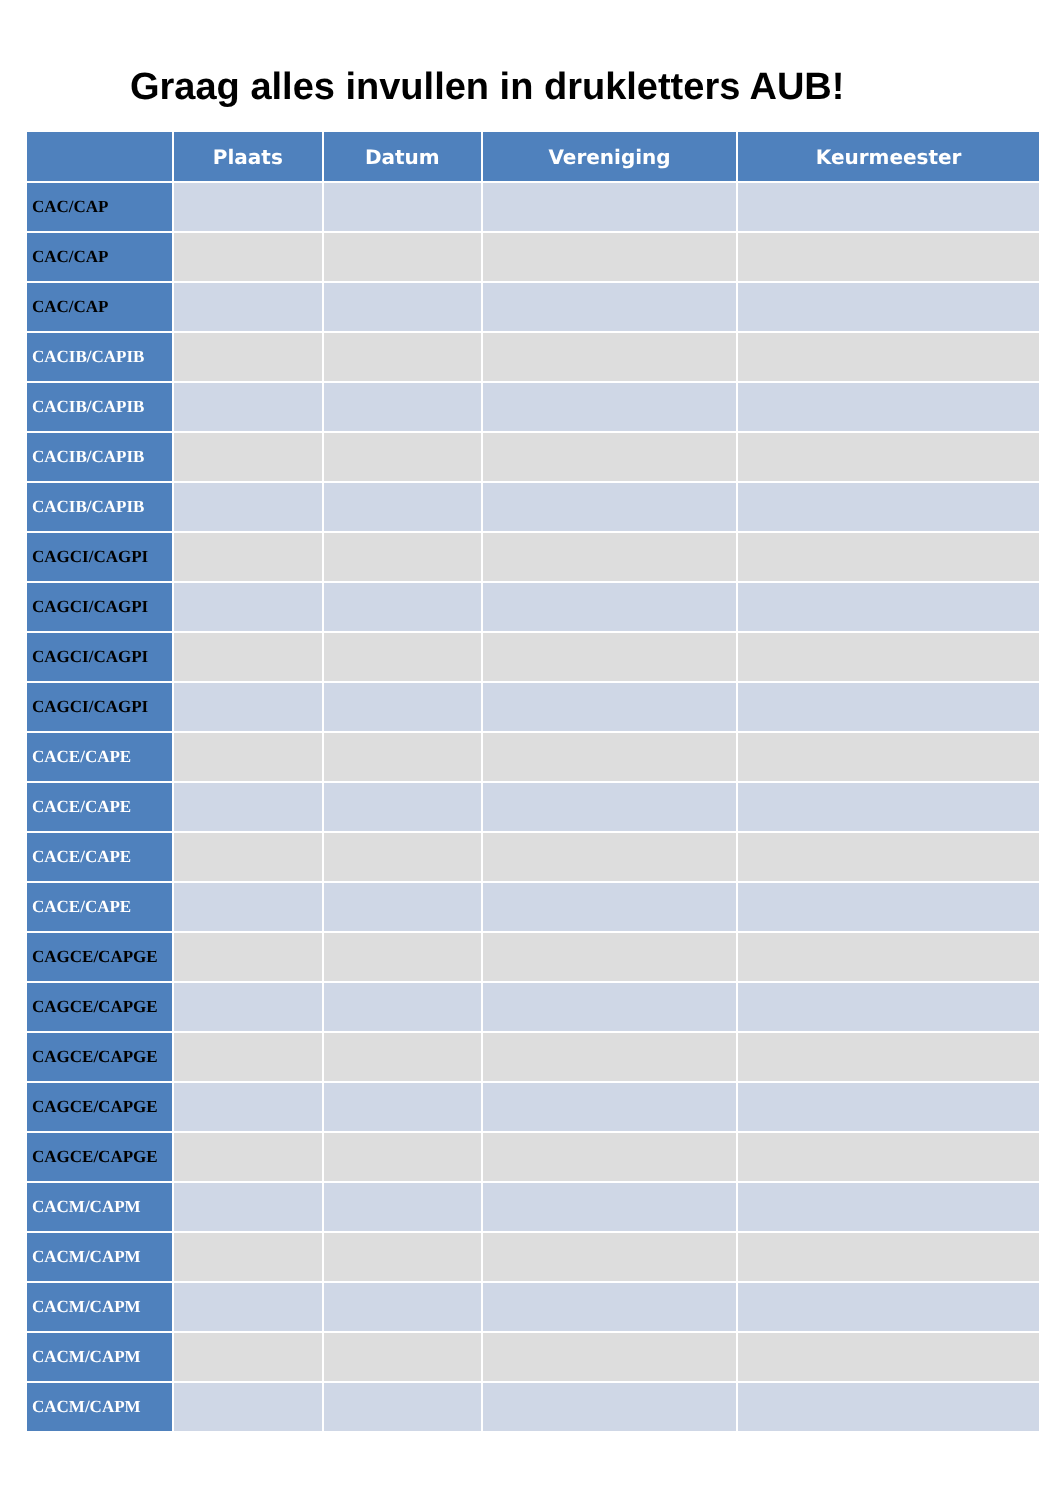Graag alles invullen in drukletters AUB!
| | Plaats | Datum | Vereniging | Keurmeester |
| --- | --- | --- | --- | --- |
| CAC/CAP | | | | |
| CAC/CAP | | | | |
| CAC/CAP | | | | |
| CACIB/CAPIB | | | | |
| CACIB/CAPIB | | | | |
| CACIB/CAPIB | | | | |
| CACIB/CAPIB | | | | |
| CAGCI/CAGPI | | | | |
| CAGCI/CAGPI | | | | |
| CAGCI/CAGPI | | | | |
| CAGCI/CAGPI | | | | |
| CACE/CAPE | | | | |
| CACE/CAPE | | | | |
| CACE/CAPE | | | | |
| CACE/CAPE | | | | |
| CAGCE/CAPGE | | | | |
| CAGCE/CAPGE | | | | |
| CAGCE/CAPGE | | | | |
| CAGCE/CAPGE | | | | |
| CAGCE/CAPGE | | | | |
| CACM/CAPM | | | | |
| CACM/CAPM | | | | |
| CACM/CAPM | | | | |
| CACM/CAPM | | | | |
| CACM/CAPM | | | | |